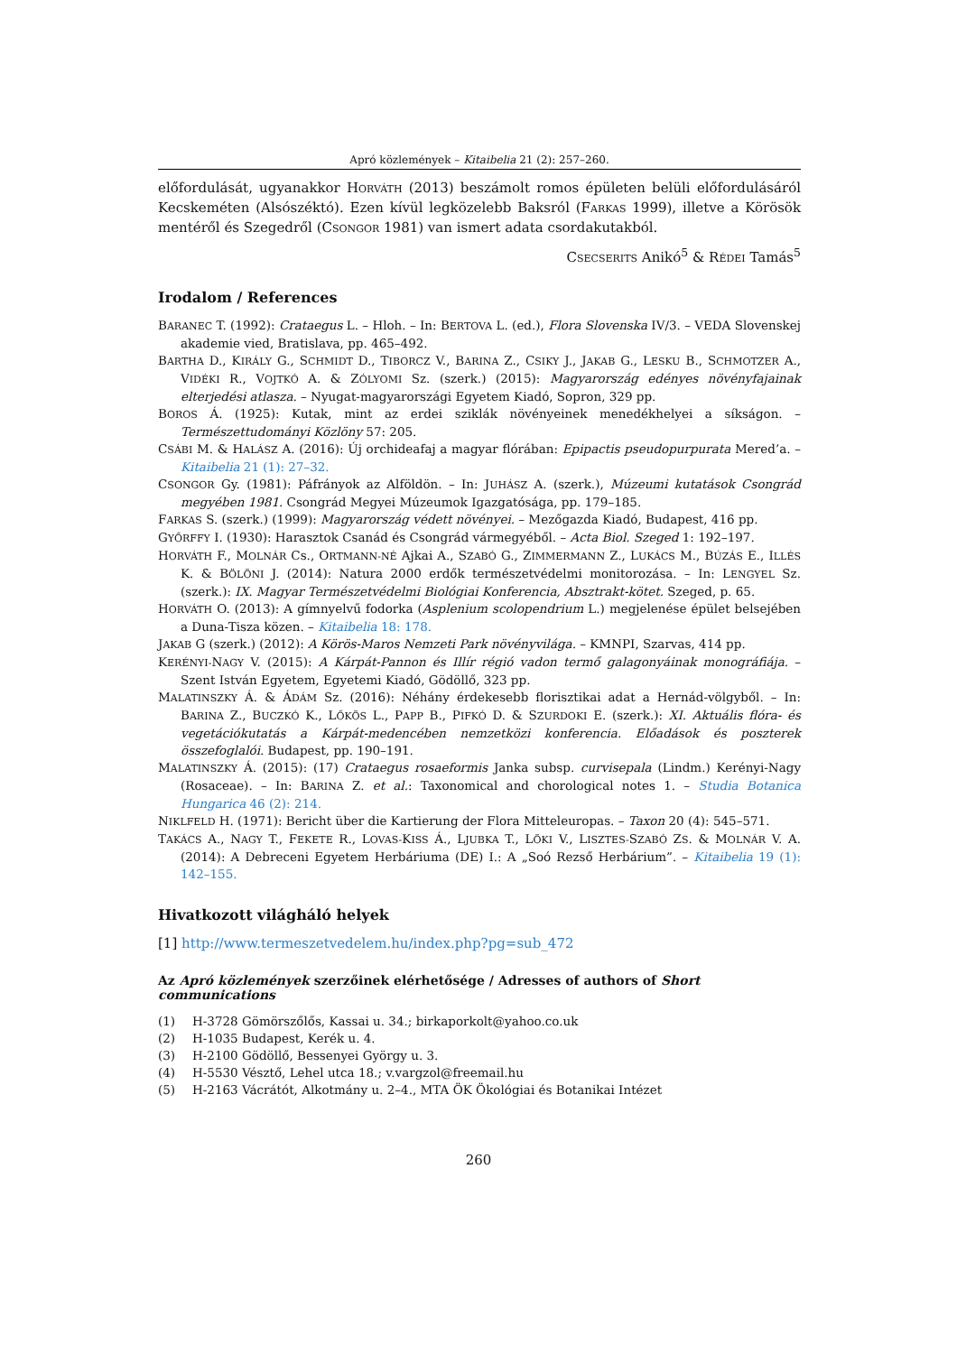Apró közlemények – Kitaibelia 21 (2): 257–260.
előfordulását, ugyanakkor HORVÁTH (2013) beszámolt romos épületen belüli előfordulásáról Kecskeméten (Alsószéktó). Ezen kívül legközelebb Baksról (FARKAS 1999), illetve a Körösök mentéről és Szegedről (CSONGOR 1981) van ismert adata csordakutakból.
CSECSERITS Anikó<sup>5</sup> & RÉDEI Tamás<sup>5</sup>
Irodalom / References
BARANEC T. (1992): Crataegus L. – Hloh. – In: BERTOVA L. (ed.), Flora Slovenska IV/3. – VEDA Slovenskej akademie vied, Bratislava, pp. 465–492.
BARTHA D., KIRÁLY G., SCHMIDT D., TIBORCZ V., BARINA Z., CSIKY J., JAKAB G., LESKU B., SCHMOTZER A., VIDÉKI R., VOJTKÓ A. & ZÓLYOMI Sz. (szerk.) (2015): Magyarország edényes növényfajainak elterjedési atlasza. – Nyugat-magyarországi Egyetem Kiadó, Sopron, 329 pp.
BOROS Á. (1925): Kutak, mint az erdei sziklák növényeinek menedékhelyei a síkságon. – Természettudományi Közlöny 57: 205.
CSÁBI M. & HALÁSZ A. (2016): Új orchideafaj a magyar flórában: Epipactis pseudopurpurata Mered’a. – Kitaibelia 21 (1): 27–32.
CSONGOR Gy. (1981): Páfrányok az Alföldön. – In: JUHÁSZ A. (szerk.), Múzeumi kutatások Csongrád megyében 1981. Csongrád Megyei Múzeumok Igazgatósága, pp. 179–185.
FARKAS S. (szerk.) (1999): Magyarország védett növényei. – Mezőgazda Kiadó, Budapest, 416 pp.
GYŐRFFY I. (1930): Harasztok Csanád és Csongrád vármegyéből. – Acta Biol. Szeged 1: 192–197.
HORVÁTH F., MOLNÁR Cs., ORTMANN-NÉ Ajkai A., SZABÓ G., ZIMMERMANN Z., LUKÁCS M., BÚZÁS E., ILLÉS K. & BÖLÖNI J. (2014): Natura 2000 erdők természetvédelmi monitorozása. – In: LENGYEL Sz. (szerk.): IX. Magyar Természetvédelmi Biológiai Konferencia, Absztrakt-kötet. Szeged, p. 65.
HORVÁTH O. (2013): A gímnyelvű fodorka (Asplenium scolopendrium L.) megjelenése épület belsejében a Duna-Tisza közen. – Kitaibelia 18: 178.
JAKAB G (szerk.) (2012): A Körös-Maros Nemzeti Park növényvilága. – KMNPI, Szarvas, 414 pp.
KERÉNYI-NAGY V. (2015): A Kárpát-Pannon és Illír régió vadon termő galagonyáinak monográfiája. – Szent István Egyetem, Egyetemi Kiadó, Gödöllő, 323 pp.
MALATINSZKY Á. & ÁDÁM Sz. (2016): Néhány érdekesebb florisztikai adat a Hernád-völgyből. – In: BARINA Z., BUCZKÓ K., LŐKÖS L., PAPP B., PIFKÓ D. & SZURDOKI E. (szerk.): XI. Aktuális flóra- és vegetációkutatás a Kárpát-medencében nemzetközi konferencia. Előadások és poszterek összefoglalói. Budapest, pp. 190–191.
MALATINSZKY Á. (2015): (17) Crataegus rosaeformis Janka subsp. curvisepala (Lindm.) Kerényi-Nagy (Rosaceae). – In: BARINA Z. et al.: Taxonomical and chorological notes 1. – Studia Botanica Hungarica 46 (2): 214.
NIKLFELD H. (1971): Bericht über die Kartierung der Flora Mitteleuropas. – Taxon 20 (4): 545–571.
TAKÁCS A., NAGY T., FEKETE R., LOVAS-KISS Á., LJUBKA T., LÖKI V., LISZTES-SZABÓ ZS. & MOLNÁR V. A. (2014): A Debreceni Egyetem Herbáriuma (DE) I.: A „Soó Rezső Herbárium”. – Kitaibelia 19 (1): 142–155.
Hivatkozott világháló helyek
[1] http://www.termeszetvedelem.hu/index.php?pg=sub_472
Az Apró közlemények szerzőinek elérhetősége / Adresses of authors of Short communications
(1) H-3728 Gömörszőlős, Kassai u. 34.; birkaporkolt@yahoo.co.uk
(2) H-1035 Budapest, Kerék u. 4.
(3) H-2100 Gödöllő, Bessenyei György u. 3.
(4) H-5530 Vésztő, Lehel utca 18.; v.vargzol@freemail.hu
(5) H-2163 Vácrátót, Alkotmány u. 2–4., MTA ÖK Ökológiai és Botanikai Intézet
260